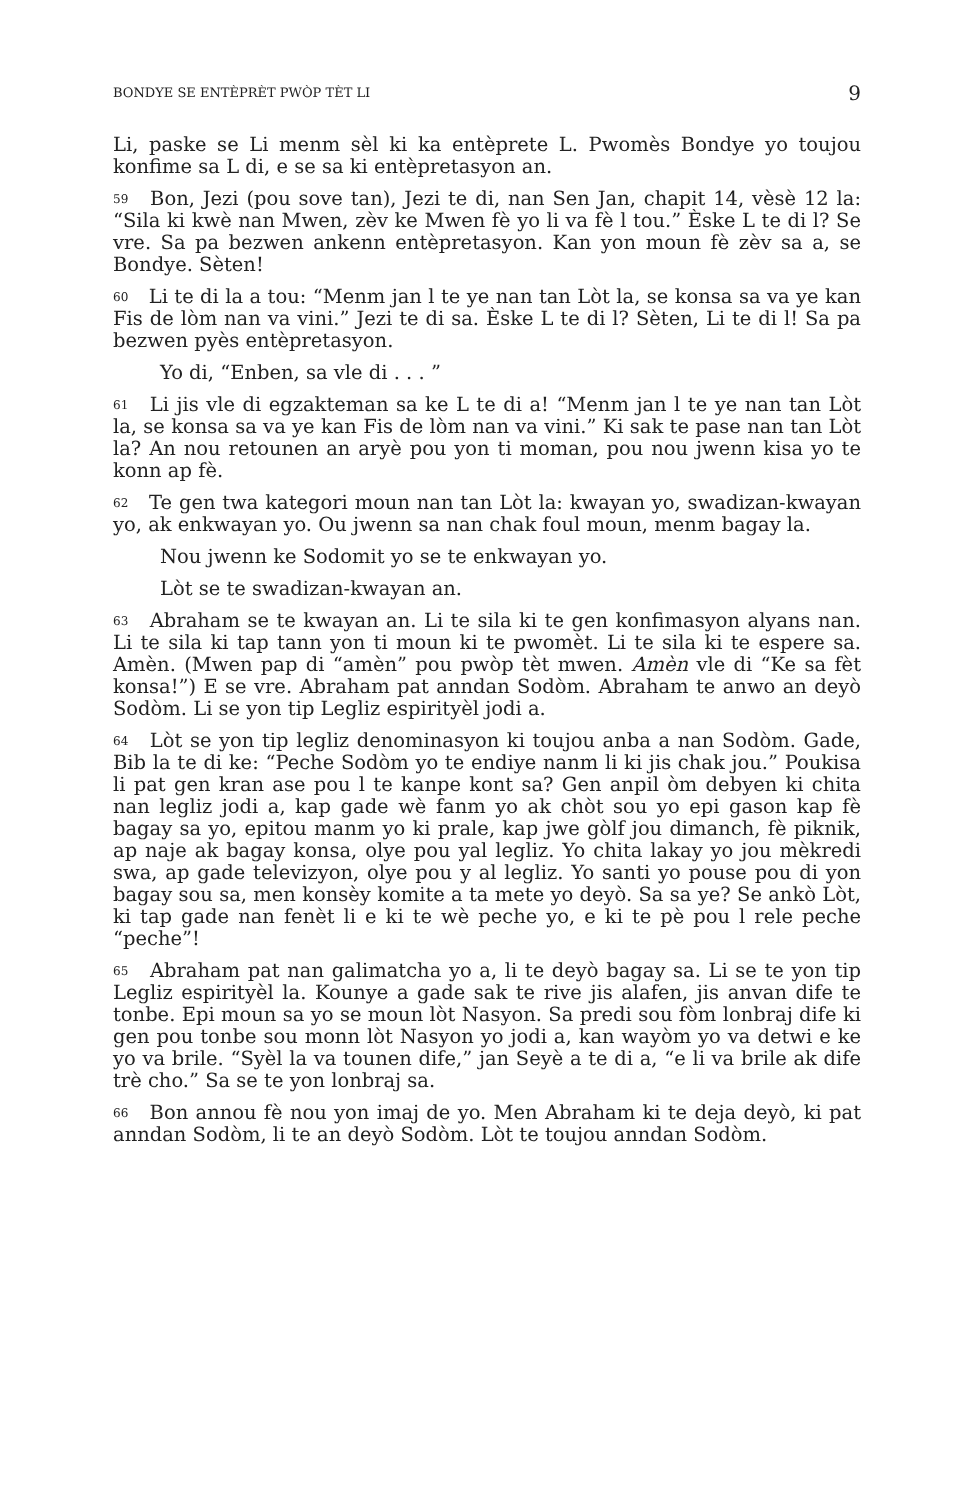BONDYE SE ENTÈPRÈT PWÒP TÈT LI 9
Li, paske se Li menm sèl ki ka entèprete L. Pwomès Bondye yo toujou konfime sa L di, e se sa ki entèpretasyon an.
<sup>59</sup> Bon, Jezi (pou sove tan), Jezi te di, nan Sen Jan, chapit 14, vèsè 12 la: “Sila ki kwè nan Mwen, zèv ke Mwen fè yo li va fè l tou.” Èske L te di l? Se vre. Sa pa bezwen ankenn entèpretasyon. Kan yon moun fè zèv sa a, se Bondye. Sèten!
<sup>60</sup> Li te di la a tou: “Menm jan l te ye nan tan Lòt la, se konsa sa va ye kan Fis de lòm nan va vini.” Jezi te di sa. Èske L te di l? Sèten, Li te di l! Sa pa bezwen pyès entèpretasyon.
Yo di, “Enben, sa vle di . . . ”
<sup>61</sup> Li jis vle di egzakteman sa ke L te di a! “Menm jan l te ye nan tan Lòt la, se konsa sa va ye kan Fis de lòm nan va vini.” Ki sak te pase nan tan Lòt la? An nou retounen an aryè pou yon ti moman, pou nou jwenn kisa yo te konn ap fè.
<sup>62</sup> Te gen twa kategori moun nan tan Lòt la: kwayan yo, swadizan-kwayan yo, ak enkwayan yo. Ou jwenn sa nan chak foul moun, menm bagay la.
Nou jwenn ke Sodomit yo se te enkwayan yo.
Lòt se te swadizan-kwayan an.
<sup>63</sup> Abraham se te kwayan an. Li te sila ki te gen konfimasyon alyans nan. Li te sila ki tap tann yon ti moun ki te pwomèt. Li te sila ki te espere sa. Amèn. (Mwen pap di “amèn” pou pwòp tèt mwen. Amèn vle di “Ke sa fèt konsa!”) E se vre. Abraham pat anndan Sodòm. Abraham te anwo an deyò Sodòm. Li se yon tip Legliz espirityèl jodi a.
<sup>64</sup> Lòt se yon tip legliz denominasyon ki toujou anba a nan Sodòm. Gade, Bib la te di ke: “Peche Sodòm yo te endiye nanm li ki jis chak jou.” Poukisa li pat gen kran ase pou l te kanpe kont sa? Gen anpil òm debyen ki chita nan legliz jodi a, kap gade wè fanm yo ak chòt sou yo epi gason kap fè bagay sa yo, epitou manm yo ki prale, kap jwe gòlf jou dimanch, fè piknik, ap naje ak bagay konsa, olye pou yal legliz. Yo chita lakay yo jou mèkredi swa, ap gade televizyon, olye pou y al legliz. Yo santi yo pouse pou di yon bagay sou sa, men konsèy komite a ta mete yo deyò. Sa sa ye? Se ankò Lòt, ki tap gade nan fenèt li e ki te wè peche yo, e ki te pè pou l rele peche “peche”!
<sup>65</sup> Abraham pat nan galimatcha yo a, li te deyò bagay sa. Li se te yon tip Legliz espirityèl la. Kounye a gade sak te rive jis alafen, jis anvan dife te tonbe. Epi moun sa yo se moun lòt Nasyon. Sa predi sou fòm lonbraj dife ki gen pou tonbe sou monn lòt Nasyon yo jodi a, kan wayòm yo va detwi e ke yo va brile. “Syèl la va tounen dife,” jan Seyè a te di a, “e li va brile ak dife trè cho.” Sa se te yon lonbraj sa.
<sup>66</sup> Bon annou fè nou yon imaj de yo. Men Abraham ki te deja deyò, ki pat anndan Sodòm, li te an deyò Sodòm. Lòt te toujou anndan Sodòm.